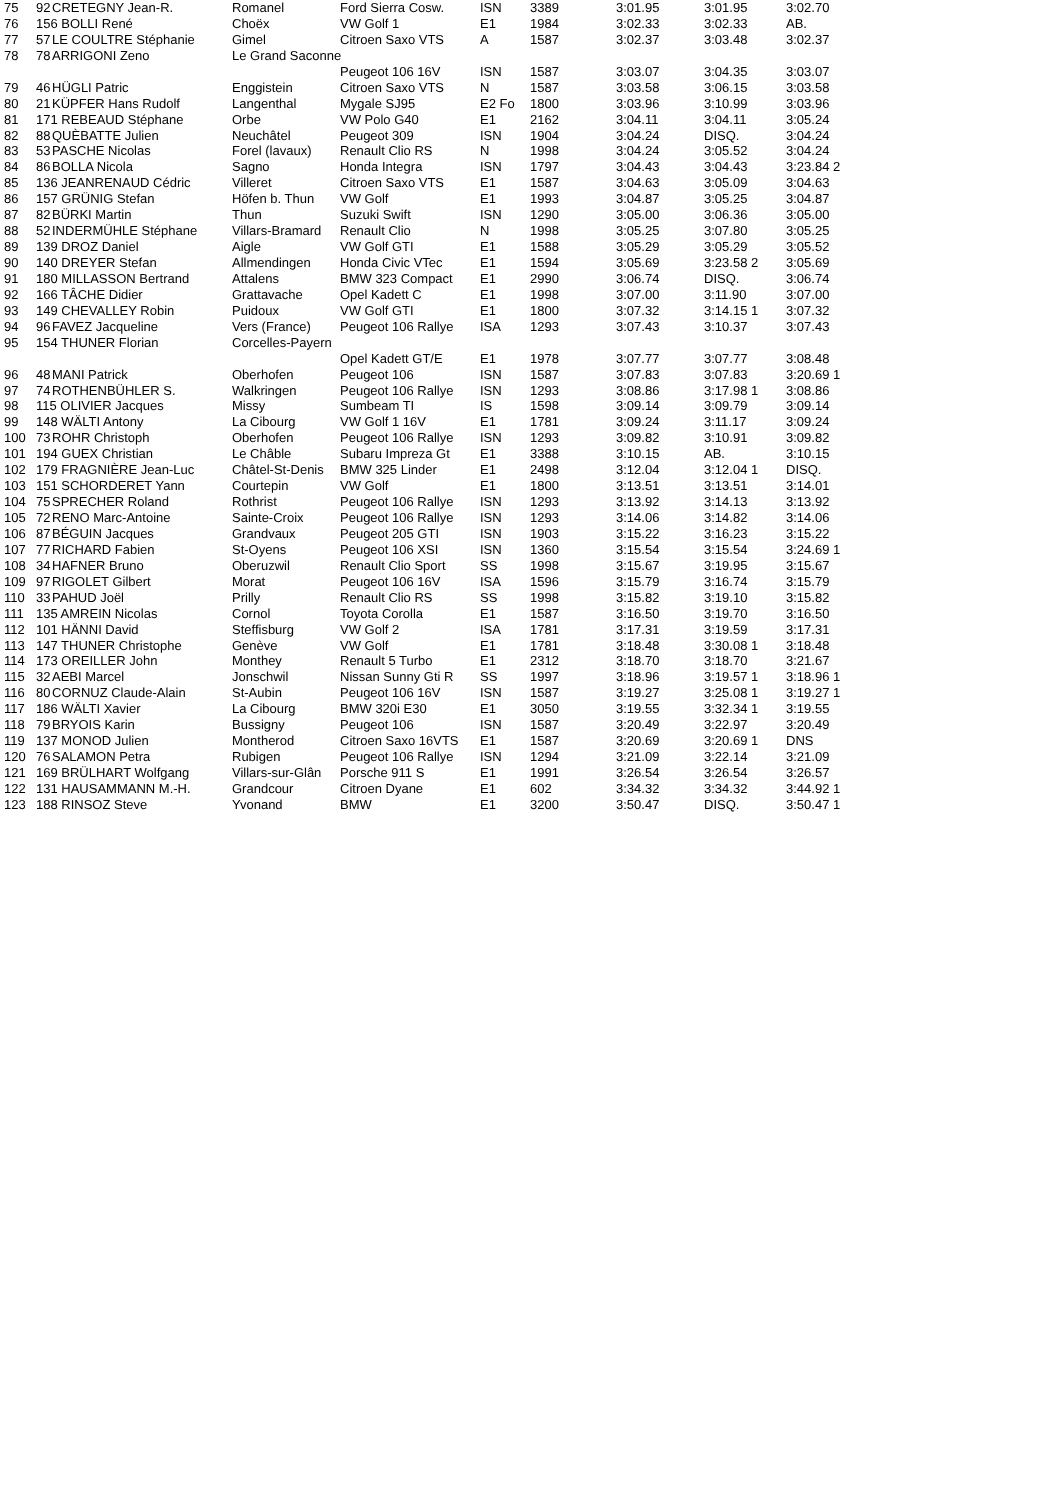| 75 | 92 | CRETEGNY Jean-R. | Romanel | Ford Sierra Cosw. | ISN | 3389 | 3:01.95 | 3:01.95 | 3:02.70 |
| 76 | 156 BOLLI René | | Choëx | VW Golf 1 | E1 | 1984 | 3:02.33 | 3:02.33 | AB. |
| 77 | 57 | LE COULTRE Stéphanie | Gimel | Citroen Saxo VTS | A | 1587 | 3:02.37 | 3:03.48 | 3:02.37 |
| 78 | 78 | ARRIGONI Zeno | Le Grand Saconne | | | | | | |
| | | | | Peugeot 106 16V | ISN | 1587 | 3:03.07 | 3:04.35 | 3:03.07 |
| 79 | 46 | HÜGLI Patric | Enggistein | Citroen Saxo VTS | N | 1587 | 3:03.58 | 3:06.15 | 3:03.58 |
| 80 | 21 | KÜPFER Hans Rudolf | Langenthal | Mygale SJ95 | E2 Fo | 1800 | 3:03.96 | 3:10.99 | 3:03.96 |
| 81 | 171 REBEAUD Stéphane | | Orbe | VW Polo G40 | E1 | 2162 | 3:04.11 | 3:04.11 | 3:05.24 |
| 82 | 88 | QUÈBATTE Julien | Neuchâtel | Peugeot 309 | ISN | 1904 | 3:04.24 | DISQ. | 3:04.24 |
| 83 | 53 | PASCHE Nicolas | Forel (lavaux) | Renault Clio RS | N | 1998 | 3:04.24 | 3:05.52 | 3:04.24 |
| 84 | 86 | BOLLA Nicola | Sagno | Honda Integra | ISN | 1797 | 3:04.43 | 3:04.43 | 3:23.84 2 |
| 85 | 136 JEANRENAUD Cédric | | Villeret | Citroen Saxo VTS | E1 | 1587 | 3:04.63 | 3:05.09 | 3:04.63 |
| 86 | 157 GRÜNIG Stefan | | Höfen b. Thun | VW Golf | E1 | 1993 | 3:04.87 | 3:05.25 | 3:04.87 |
| 87 | 82 | BÜRKI Martin | Thun | Suzuki Swift | ISN | 1290 | 3:05.00 | 3:06.36 | 3:05.00 |
| 88 | 52 | INDERMÜHLE Stéphane | Villars-Bramard | Renault Clio | N | 1998 | 3:05.25 | 3:07.80 | 3:05.25 |
| 89 | 139 DROZ Daniel | | Aigle | VW Golf GTI | E1 | 1588 | 3:05.29 | 3:05.29 | 3:05.52 |
| 90 | 140 DREYER Stefan | | Allmendingen | Honda Civic VTec | E1 | 1594 | 3:05.69 | 3:23.58 2 | 3:05.69 |
| 91 | 180 MILLASSON Bertrand | | Attalens | BMW 323 Compact | E1 | 2990 | 3:06.74 | DISQ. | 3:06.74 |
| 92 | 166 TÂCHE Didier | | Grattavache | Opel Kadett C | E1 | 1998 | 3:07.00 | 3:11.90 | 3:07.00 |
| 93 | 149 CHEVALLEY Robin | | Puidoux | VW Golf GTI | E1 | 1800 | 3:07.32 | 3:14.15 1 | 3:07.32 |
| 94 | 96 | FAVEZ Jacqueline | Vers (France) | Peugeot 106 Rallye | ISA | 1293 | 3:07.43 | 3:10.37 | 3:07.43 |
| 95 | 154 THUNER Florian | | Corcelles-Payern | | | | | | |
| | | | | Opel Kadett GT/E | E1 | 1978 | 3:07.77 | 3:07.77 | 3:08.48 |
| 96 | 48 | MANI Patrick | Oberhofen | Peugeot 106 | ISN | 1587 | 3:07.83 | 3:07.83 | 3:20.69 1 |
| 97 | 74 | ROTHENBÜHLER S. | Walkringen | Peugeot 106 Rallye | ISN | 1293 | 3:08.86 | 3:17.98 1 | 3:08.86 |
| 98 | 115 OLIVIER Jacques | | Missy | Sumbeam TI | IS | 1598 | 3:09.14 | 3:09.79 | 3:09.14 |
| 99 | 148 WÄLTI Antony | | La Cibourg | VW Golf 1 16V | E1 | 1781 | 3:09.24 | 3:11.17 | 3:09.24 |
| 100 | 73 | ROHR Christoph | Oberhofen | Peugeot 106 Rallye | ISN | 1293 | 3:09.82 | 3:10.91 | 3:09.82 |
| 101 | 194 GUEX Christian | | Le Châble | Subaru Impreza Gt | E1 | 3388 | 3:10.15 | AB. | 3:10.15 |
| 102 | 179 FRAGNIÈRE Jean-Luc | | Châtel-St-Denis | BMW 325 Linder | E1 | 2498 | 3:12.04 | 3:12.04 1 | DISQ. |
| 103 | 151 SCHORDERET Yann | | Courtepin | VW Golf | E1 | 1800 | 3:13.51 | 3:13.51 | 3:14.01 |
| 104 | 75 | SPRECHER Roland | Rothrist | Peugeot 106 Rallye | ISN | 1293 | 3:13.92 | 3:14.13 | 3:13.92 |
| 105 | 72 | RENO Marc-Antoine | Sainte-Croix | Peugeot 106 Rallye | ISN | 1293 | 3:14.06 | 3:14.82 | 3:14.06 |
| 106 | 87 | BÉGUIN Jacques | Grandvaux | Peugeot 205 GTI | ISN | 1903 | 3:15.22 | 3:16.23 | 3:15.22 |
| 107 | 77 | RICHARD Fabien | St-Oyens | Peugeot 106 XSI | ISN | 1360 | 3:15.54 | 3:15.54 | 3:24.69 1 |
| 108 | 34 | HAFNER Bruno | Oberuzwil | Renault Clio Sport | SS | 1998 | 3:15.67 | 3:19.95 | 3:15.67 |
| 109 | 97 | RIGOLET Gilbert | Morat | Peugeot 106 16V | ISA | 1596 | 3:15.79 | 3:16.74 | 3:15.79 |
| 110 | 33 | PAHUD Joël | Prilly | Renault Clio RS | SS | 1998 | 3:15.82 | 3:19.10 | 3:15.82 |
| 111 | 135 AMREIN Nicolas | | Cornol | Toyota Corolla | E1 | 1587 | 3:16.50 | 3:19.70 | 3:16.50 |
| 112 | 101 HÄNNI David | | Steffisburg | VW Golf 2 | ISA | 1781 | 3:17.31 | 3:19.59 | 3:17.31 |
| 113 | 147 THUNER Christophe | | Genève | VW Golf | E1 | 1781 | 3:18.48 | 3:30.08 1 | 3:18.48 |
| 114 | 173 OREILLER John | | Monthey | Renault 5 Turbo | E1 | 2312 | 3:18.70 | 3:18.70 | 3:21.67 |
| 115 | 32 | AEBI Marcel | Jonschwil | Nissan Sunny Gti R | SS | 1997 | 3:18.96 | 3:19.57 1 | 3:18.96 1 |
| 116 | 80 | CORNUZ Claude-Alain | St-Aubin | Peugeot 106 16V | ISN | 1587 | 3:19.27 | 3:25.08 1 | 3:19.27 1 |
| 117 | 186 WÄLTI Xavier | | La Cibourg | BMW 320i E30 | E1 | 3050 | 3:19.55 | 3:32.34 1 | 3:19.55 |
| 118 | 79 | BRYOIS Karin | Bussigny | Peugeot 106 | ISN | 1587 | 3:20.49 | 3:22.97 | 3:20.49 |
| 119 | 137 MONOD Julien | | Montherod | Citroen Saxo 16VTS | E1 | 1587 | 3:20.69 | 3:20.69 1 | DNS |
| 120 | 76 | SALAMON Petra | Rubigen | Peugeot 106 Rallye | ISN | 1294 | 3:21.09 | 3:22.14 | 3:21.09 |
| 121 | 169 BRÜLHART Wolfgang | | Villars-sur-Glân | Porsche 911 S | E1 | 1991 | 3:26.54 | 3:26.54 | 3:26.57 |
| 122 | 131 HAUSAMMANN M.-H. | | Grandcour | Citroen Dyane | E1 | 602 | 3:34.32 | 3:34.32 | 3:44.92 1 |
| 123 | 188 RINSOZ Steve | | Yvonand | BMW | E1 | 3200 | 3:50.47 | DISQ. | 3:50.47 1 |